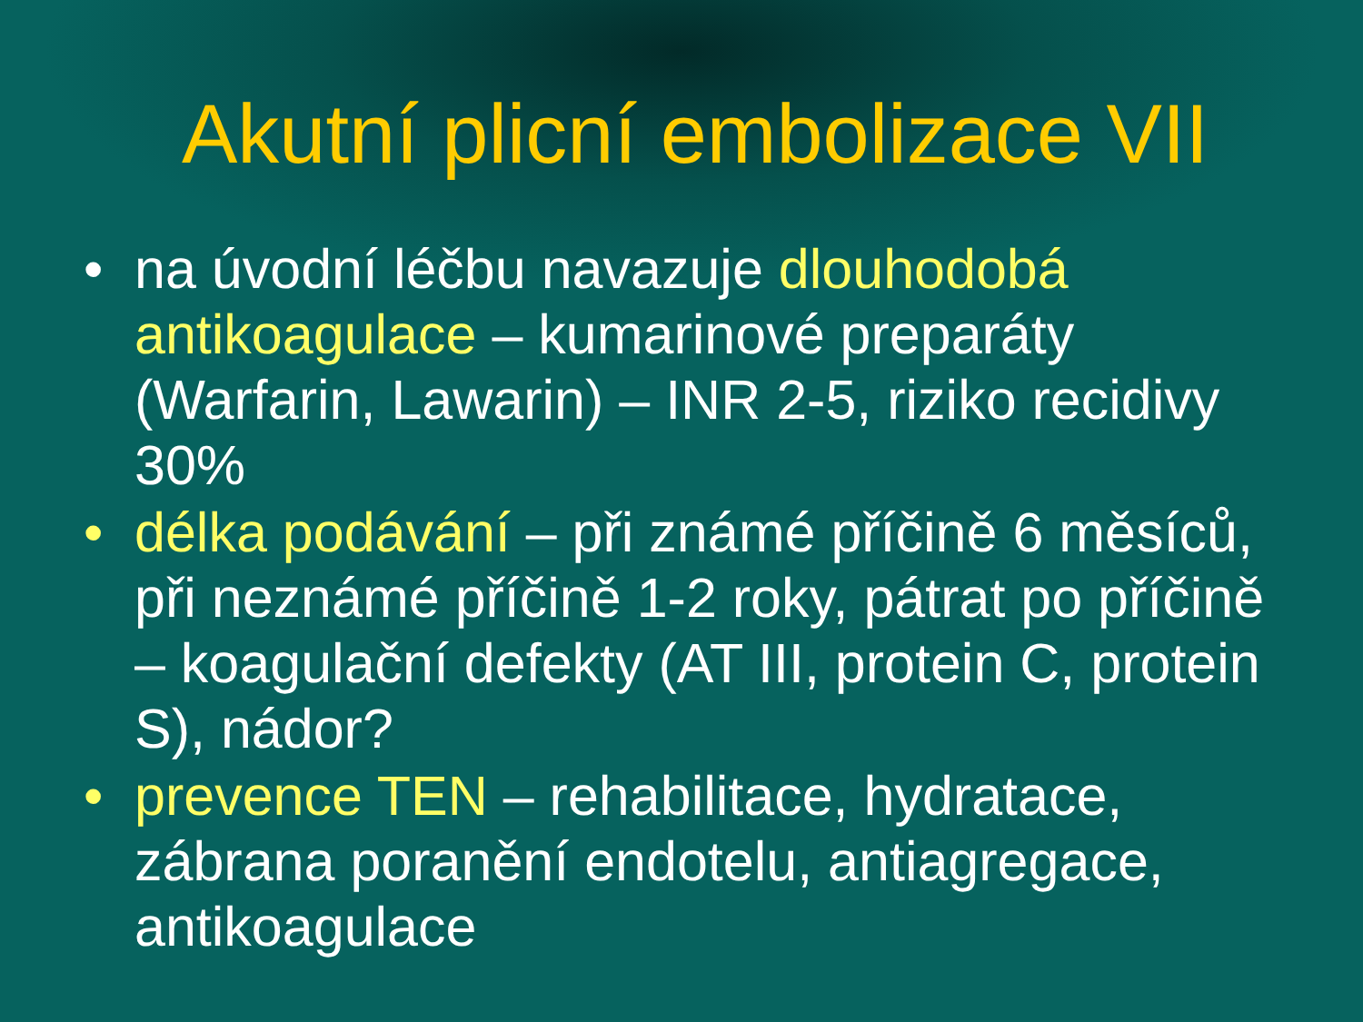Akutní plicní embolizace VII
• na úvodní léčbu navazuje dlouhodobá antikoagulace – kumarinové preparáty (Warfarin, Lawarin) – INR 2-5, riziko recidivy 30%
• délka podávání – při známé příčině 6 měsíců, při neznámé příčině 1-2 roky, pátrat po příčině – koagulační defekty (AT III, protein C, protein S), nádor?
• prevence TEN – rehabilitace, hydratace, zábrana poranění endotelu, antiagregace, antikoagulace